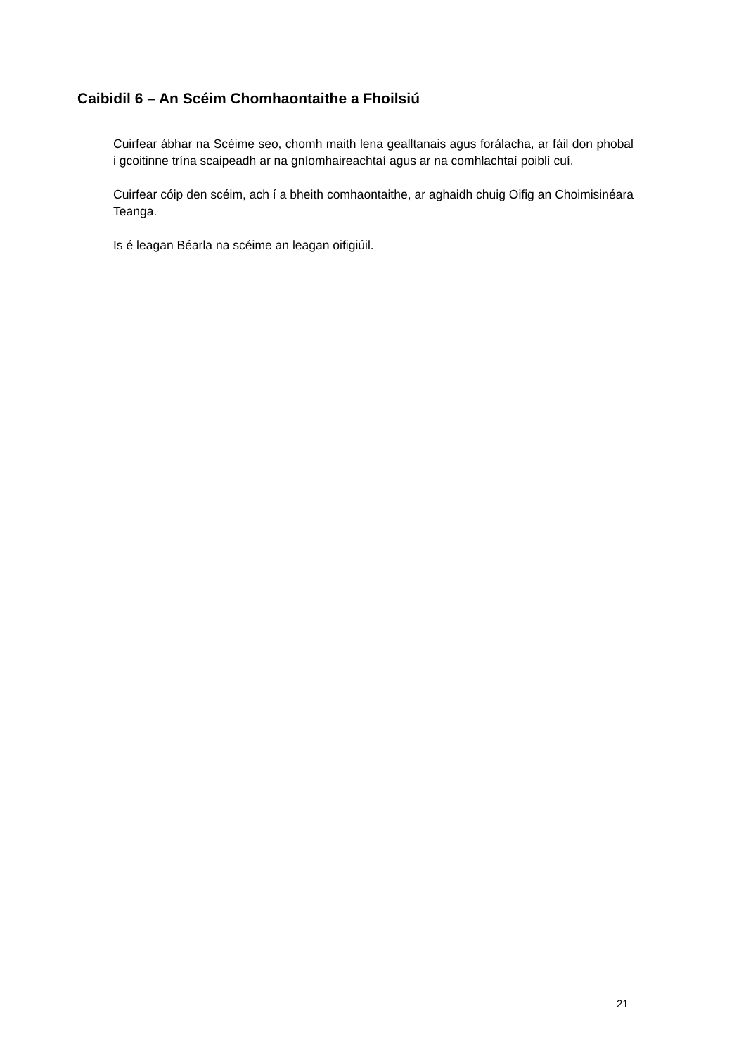Caibidil 6 – An Scéim Chomhaontaithe a Fhoilsiú
Cuirfear ábhar na Scéime seo, chomh maith lena gealltanais agus forálacha, ar fáil don phobal i gcoitinne trína scaipeadh ar na gníomhaireachtaí agus ar na comhlachtaí poiblí cuí.
Cuirfear cóip den scéim, ach í a bheith comhaontaithe, ar aghaidh chuig Oifig an Choimisinéara Teanga.
Is é leagan Béarla na scéime an leagan oifigiúil.
21